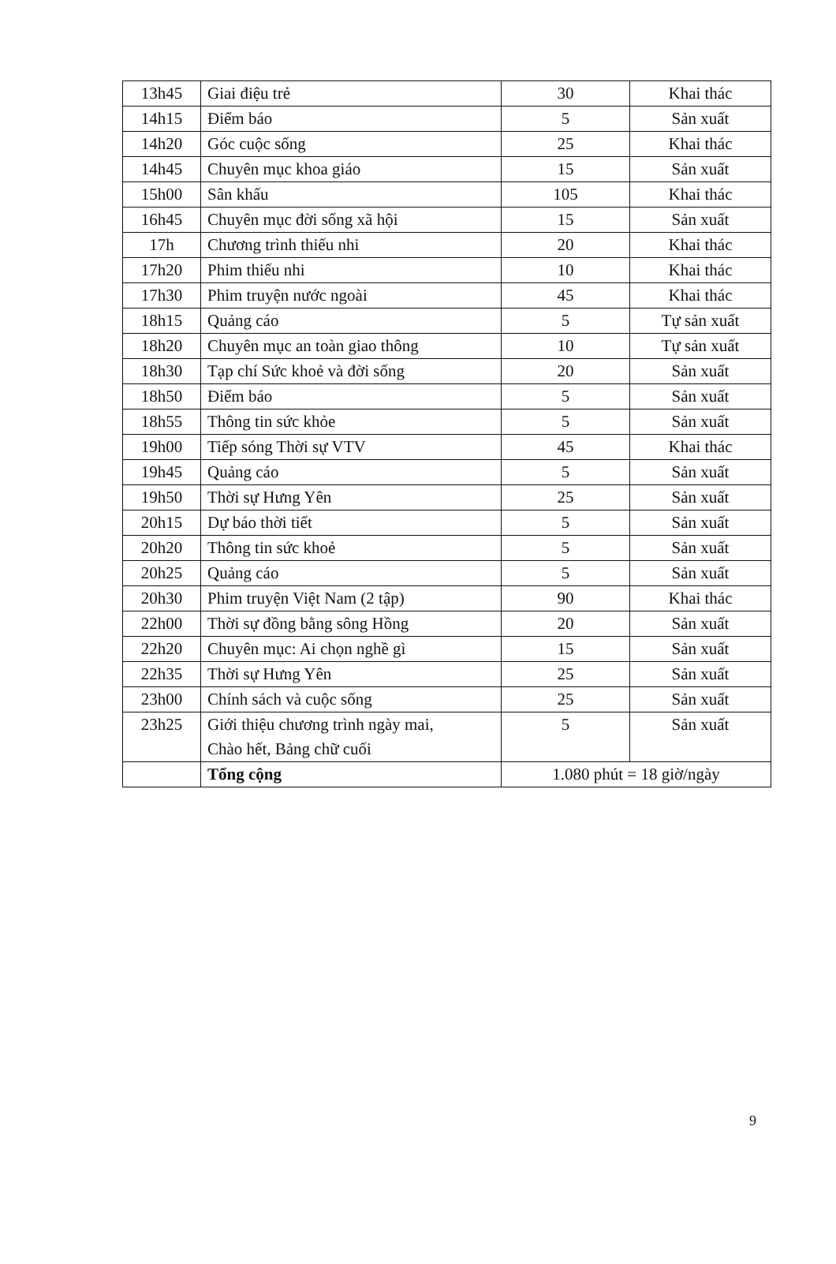| 13h45 | Giai điệu trẻ | 30 | Khai thác |
| 14h15 | Điểm báo | 5 | Sản xuất |
| 14h20 | Góc cuộc sống | 25 | Khai thác |
| 14h45 | Chuyên mục khoa giáo | 15 | Sản xuất |
| 15h00 | Sân khấu | 105 | Khai thác |
| 16h45 | Chuyên mục đời sống xã hội | 15 | Sản xuất |
| 17h | Chương trình thiếu nhi | 20 | Khai thác |
| 17h20 | Phim thiếu nhi | 10 | Khai thác |
| 17h30 | Phim truyện nước ngoài | 45 | Khai thác |
| 18h15 | Quảng cáo | 5 | Tự sản xuất |
| 18h20 | Chuyên mục an toàn giao thông | 10 | Tự sản xuất |
| 18h30 | Tạp chí Sức khoẻ và đời sống | 20 | Sản xuất |
| 18h50 | Điểm báo | 5 | Sản xuất |
| 18h55 | Thông tin sức khỏe | 5 | Sản xuất |
| 19h00 | Tiếp sóng Thời sự VTV | 45 | Khai thác |
| 19h45 | Quảng cáo | 5 | Sản xuất |
| 19h50 | Thời sự Hưng Yên | 25 | Sản xuất |
| 20h15 | Dự báo thời tiết | 5 | Sản xuất |
| 20h20 | Thông tin sức khoẻ | 5 | Sản xuất |
| 20h25 | Quảng cáo | 5 | Sản xuất |
| 20h30 | Phim truyện Việt Nam (2 tập) | 90 | Khai thác |
| 22h00 | Thời sự đồng bằng sông Hồng | 20 | Sản xuất |
| 22h20 | Chuyên mục: Ai chọn nghề gì | 15 | Sản xuất |
| 22h35 | Thời sự Hưng Yên | 25 | Sản xuất |
| 23h00 | Chính sách và cuộc sống | 25 | Sản xuất |
| 23h25 | Giới thiệu chương trình ngày mai, Chào hết, Bảng chữ cuối | 5 | Sản xuất |
| | Tổng cộng | 1.080 phút = 18 giờ/ngày | |
9